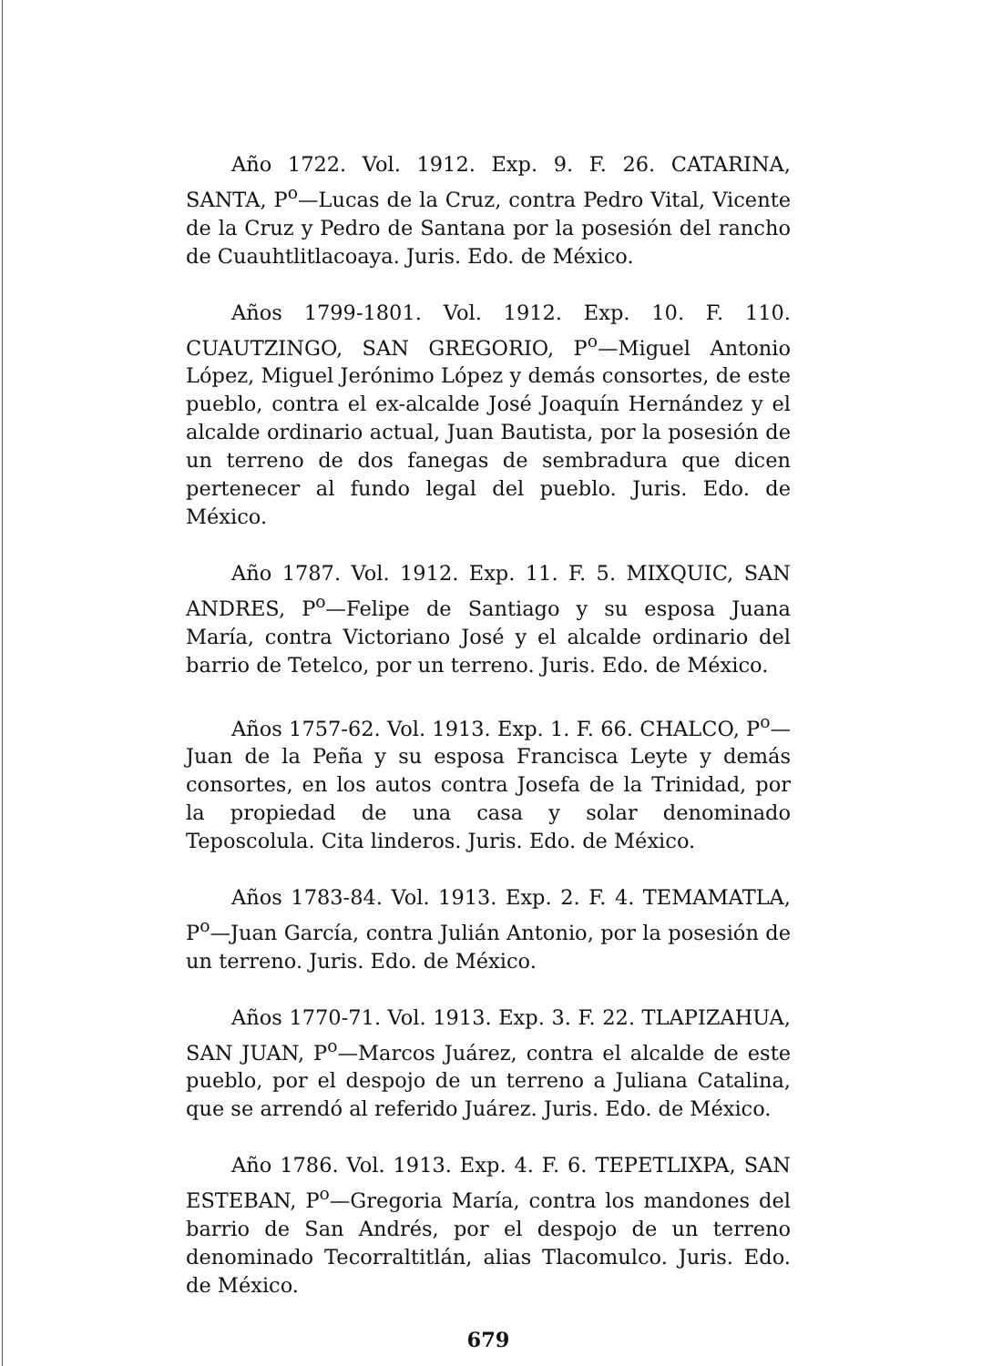Año 1722. Vol. 1912. Exp. 9. F. 26. CATARINA, SANTA, P<sup>o</sup>—Lucas de la Cruz, contra Pedro Vital, Vicente de la Cruz y Pedro de Santana por la posesión del rancho de Cuauhtlitlacoaya. Juris. Edo. de México.
Años 1799-1801. Vol. 1912. Exp. 10. F. 110. CUAUTZINGO, SAN GREGORIO, P<sup>o</sup>—Miguel Antonio López, Miguel Jerónimo López y demás consortes, de este pueblo, contra el ex-alcalde José Joaquín Hernández y el alcalde ordinario actual, Juan Bautista, por la posesión de un terreno de dos fanegas de sembradura que dicen pertenecer al fundo legal del pueblo. Juris. Edo. de México.
Año 1787. Vol. 1912. Exp. 11. F. 5. MIXQUIC, SAN ANDRES, P<sup>o</sup>—Felipe de Santiago y su esposa Juana María, contra Victoriano José y el alcalde ordinario del barrio de Tetelco, por un terreno. Juris. Edo. de México.
Años 1757-62. Vol. 1913. Exp. 1. F. 66. CHALCO, P<sup>o</sup>—Juan de la Peña y su esposa Francisca Leyte y demás consortes, en los autos contra Josefa de la Trinidad, por la propiedad de una casa y solar denominado Teposcolula. Cita linderos. Juris. Edo. de México.
Años 1783-84. Vol. 1913. Exp. 2. F. 4. TEMAMATLA, P<sup>o</sup>—Juan García, contra Julián Antonio, por la posesión de un terreno. Juris. Edo. de México.
Años 1770-71. Vol. 1913. Exp. 3. F. 22. TLAPIZAHUA, SAN JUAN, P<sup>o</sup>—Marcos Juárez, contra el alcalde de este pueblo, por el despojo de un terreno a Juliana Catalina, que se arrendó al referido Juárez. Juris. Edo. de México.
Año 1786. Vol. 1913. Exp. 4. F. 6. TEPETLIXPA, SAN ESTEBAN, P<sup>o</sup>—Gregoria María, contra los mandones del barrio de San Andrés, por el despojo de un terreno denominado Tecorraltitlán, alias Tlacomulco. Juris. Edo. de México.
679